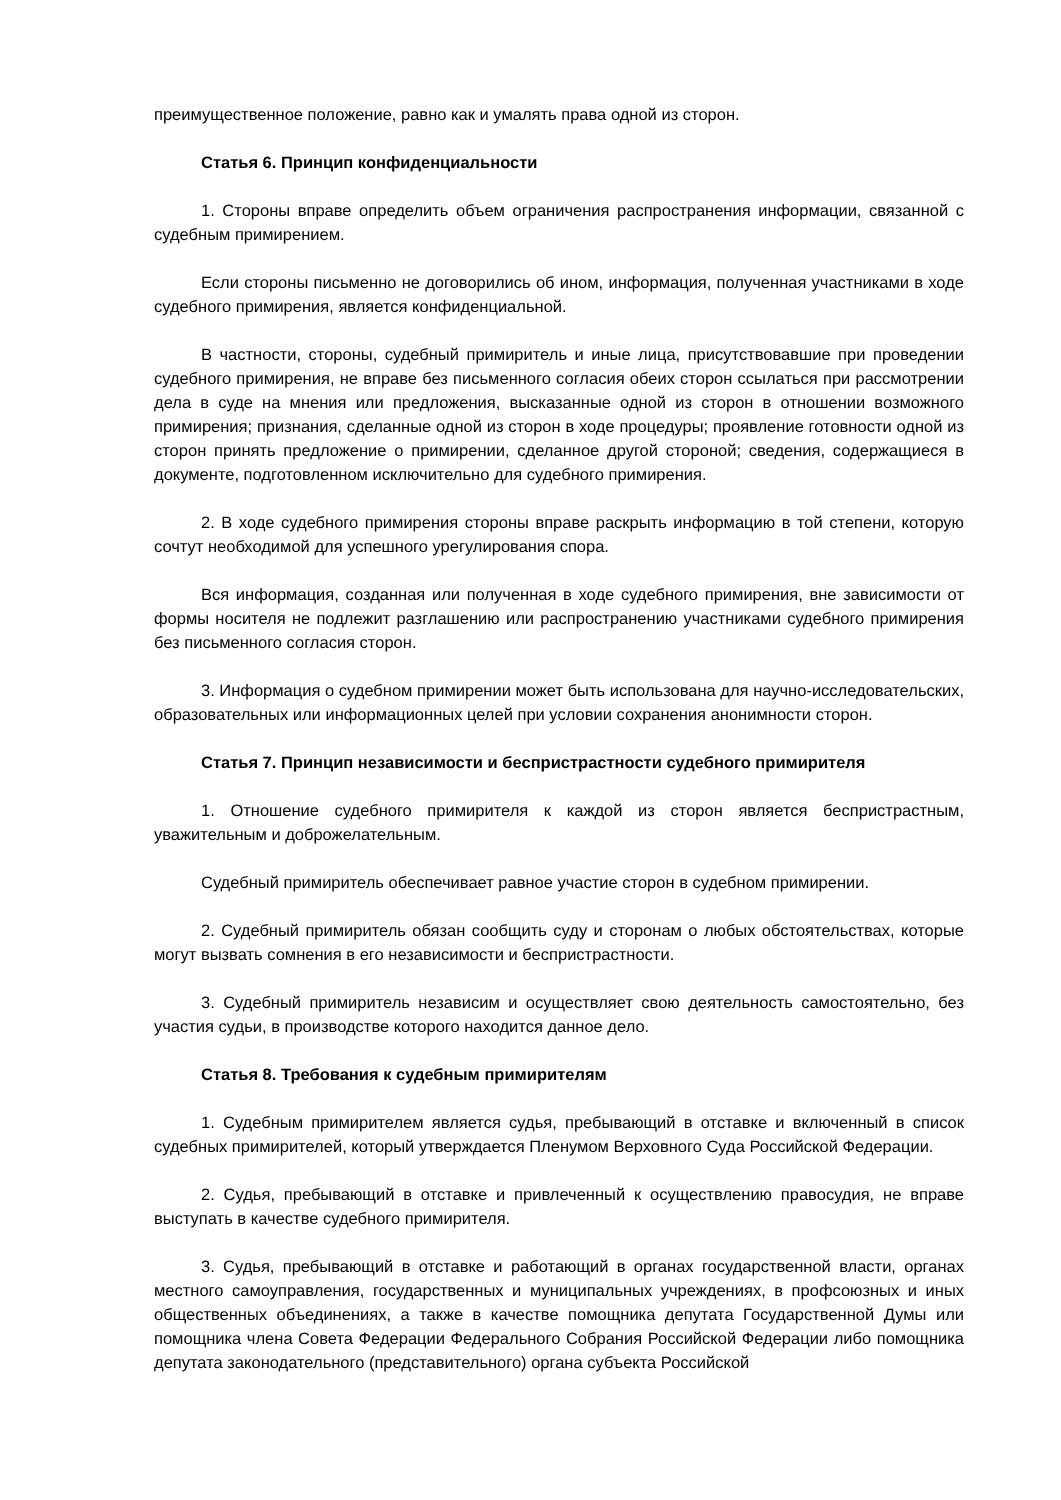преимущественное положение, равно как и умалять права одной из сторон.
Статья 6. Принцип конфиденциальности
1. Стороны вправе определить объем ограничения распространения информации, связанной с судебным примирением.
Если стороны письменно не договорились об ином, информация, полученная участниками в ходе судебного примирения, является конфиденциальной.
В частности, стороны, судебный примиритель и иные лица, присутствовавшие при проведении судебного примирения, не вправе без письменного согласия обеих сторон ссылаться при рассмотрении дела в суде на мнения или предложения, высказанные одной из сторон в отношении возможного примирения; признания, сделанные одной из сторон в ходе процедуры; проявление готовности одной из сторон принять предложение о примирении, сделанное другой стороной; сведения, содержащиеся в документе, подготовленном исключительно для судебного примирения.
2. В ходе судебного примирения стороны вправе раскрыть информацию в той степени, которую сочтут необходимой для успешного урегулирования спора.
Вся информация, созданная или полученная в ходе судебного примирения, вне зависимости от формы носителя не подлежит разглашению или распространению участниками судебного примирения без письменного согласия сторон.
3. Информация о судебном примирении может быть использована для научно-исследовательских, образовательных или информационных целей при условии сохранения анонимности сторон.
Статья 7. Принцип независимости и беспристрастности судебного примирителя
1. Отношение судебного примирителя к каждой из сторон является беспристрастным, уважительным и доброжелательным.
Судебный примиритель обеспечивает равное участие сторон в судебном примирении.
2. Судебный примиритель обязан сообщить суду и сторонам о любых обстоятельствах, которые могут вызвать сомнения в его независимости и беспристрастности.
3. Судебный примиритель независим и осуществляет свою деятельность самостоятельно, без участия судьи, в производстве которого находится данное дело.
Статья 8. Требования к судебным примирителям
1. Судебным примирителем является судья, пребывающий в отставке и включенный в список судебных примирителей, который утверждается Пленумом Верховного Суда Российской Федерации.
2. Судья, пребывающий в отставке и привлеченный к осуществлению правосудия, не вправе выступать в качестве судебного примирителя.
3. Судья, пребывающий в отставке и работающий в органах государственной власти, органах местного самоуправления, государственных и муниципальных учреждениях, в профсоюзных и иных общественных объединениях, а также в качестве помощника депутата Государственной Думы или помощника члена Совета Федерации Федерального Собрания Российской Федерации либо помощника депутата законодательного (представительного) органа субъекта Российской